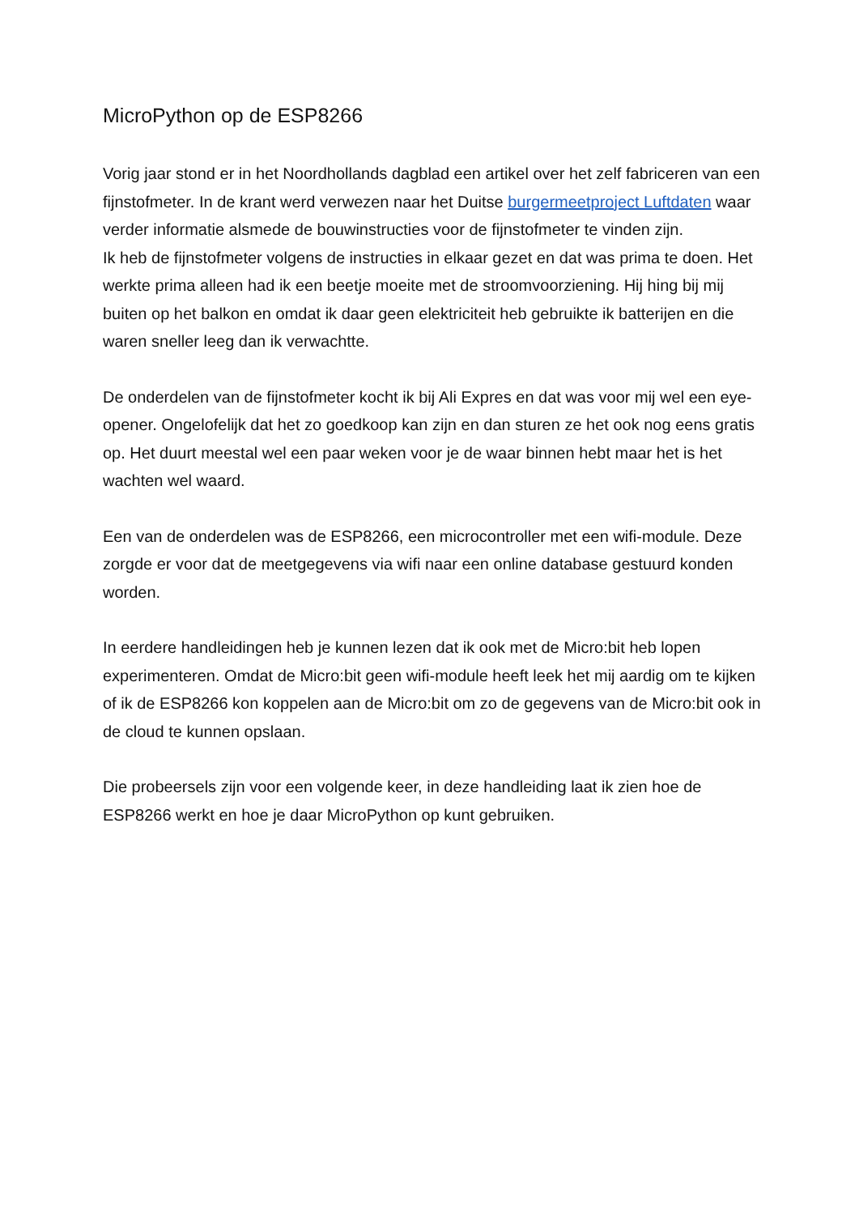MicroPython op de ESP8266
Vorig jaar stond er in het Noordhollands dagblad een artikel over het zelf fabriceren van een fijnstofmeter. In de krant werd verwezen naar het Duitse burgermeetproject Luftdaten waar verder informatie alsmede de bouwinstructies voor de fijnstofmeter te vinden zijn.
Ik heb de fijnstofmeter volgens de instructies in elkaar gezet en dat was prima te doen. Het werkte prima alleen had ik een beetje moeite met de stroomvoorziening. Hij hing bij mij buiten op het balkon en omdat ik daar geen elektriciteit heb gebruikte ik batterijen en die waren sneller leeg dan ik verwachtte.
De onderdelen van de fijnstofmeter kocht ik bij Ali Expres en dat was voor mij wel een eye-opener. Ongelofelijk dat het zo goedkoop kan zijn en dan sturen ze het ook nog eens gratis op. Het duurt meestal wel een paar weken voor je de waar binnen hebt maar het is het wachten wel waard.
Een van de onderdelen was de ESP8266, een microcontroller met een wifi-module. Deze zorgde er voor dat de meetgegevens via wifi naar een online database gestuurd konden worden.
In eerdere handleidingen heb je kunnen lezen dat ik ook met de Micro:bit heb lopen experimenteren. Omdat de Micro:bit geen wifi-module heeft leek het mij aardig om te kijken of ik de ESP8266 kon koppelen aan de Micro:bit om zo de gegevens van de Micro:bit ook in de cloud te kunnen opslaan.
Die probeersels zijn voor een volgende keer, in deze handleiding laat ik zien hoe de ESP8266 werkt en hoe je daar MicroPython op kunt gebruiken.